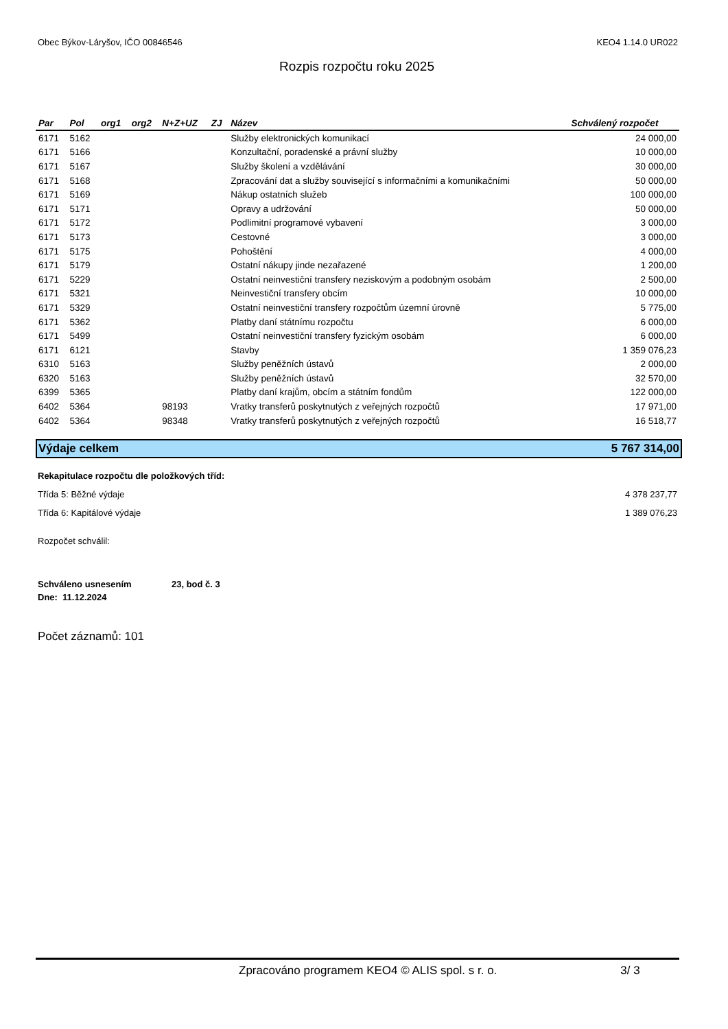Obec Býkov-Láryšov, IČO 00846546 KEO4 1.14.0 UR022
Rozpis rozpočtu roku 2025
| Par | Pol | org1 | org2 | N+Z+UZ | ZJ | Název | Schválený rozpočet |
| --- | --- | --- | --- | --- | --- | --- | --- |
| 6171 | 5162 | | | | | Služby elektronických komunikací | 24 000,00 |
| 6171 | 5166 | | | | | Konzultační, poradenské a právní služby | 10 000,00 |
| 6171 | 5167 | | | | | Služby školení a vzdělávání | 30 000,00 |
| 6171 | 5168 | | | | | Zpracování dat a služby související s informačními a komunikačními | 50 000,00 |
| 6171 | 5169 | | | | | Nákup ostatních služeb | 100 000,00 |
| 6171 | 5171 | | | | | Opravy a udržování | 50 000,00 |
| 6171 | 5172 | | | | | Podlimitní programové vybavení | 3 000,00 |
| 6171 | 5173 | | | | | Cestovné | 3 000,00 |
| 6171 | 5175 | | | | | Pohoštění | 4 000,00 |
| 6171 | 5179 | | | | | Ostatní nákupy jinde nezařazené | 1 200,00 |
| 6171 | 5229 | | | | | Ostatní neinvestiční transfery neziskovým a podobným osobám | 2 500,00 |
| 6171 | 5321 | | | | | Neinvestiční transfery obcím | 10 000,00 |
| 6171 | 5329 | | | | | Ostatní neinvestiční transfery rozpočtům územní úrovně | 5 775,00 |
| 6171 | 5362 | | | | | Platby daní státnímu rozpočtu | 6 000,00 |
| 6171 | 5499 | | | | | Ostatní neinvestiční transfery fyzickým osobám | 6 000,00 |
| 6171 | 6121 | | | | | Stavby | 1 359 076,23 |
| 6310 | 5163 | | | | | Služby peněžních ústavů | 2 000,00 |
| 6320 | 5163 | | | | | Služby peněžních ústavů | 32 570,00 |
| 6399 | 5365 | | | | | Platby daní krajům, obcím a státním fondům | 122 000,00 |
| 6402 | 5364 | | | 98193 | | Vratky transferů poskytnutých z veřejných rozpočtů | 17 971,00 |
| 6402 | 5364 | | | 98348 | | Vratky transferů poskytnutých z veřejných rozpočtů | 16 518,77 |
Výdaje celkem 5 767 314,00
Rekapitulace rozpočtu dle položkových tříd:
Třída 5: Běžné výdaje 4 378 237,77
Třída 6: Kapitálové výdaje 1 389 076,23
Rozpočet schválil:
Schváleno usnesením 23, bod č. 3
Dne: 11.12.2024
Počet záznamů: 101
Zpracováno programem KEO4 © ALIS spol. s r. o. 3/ 3